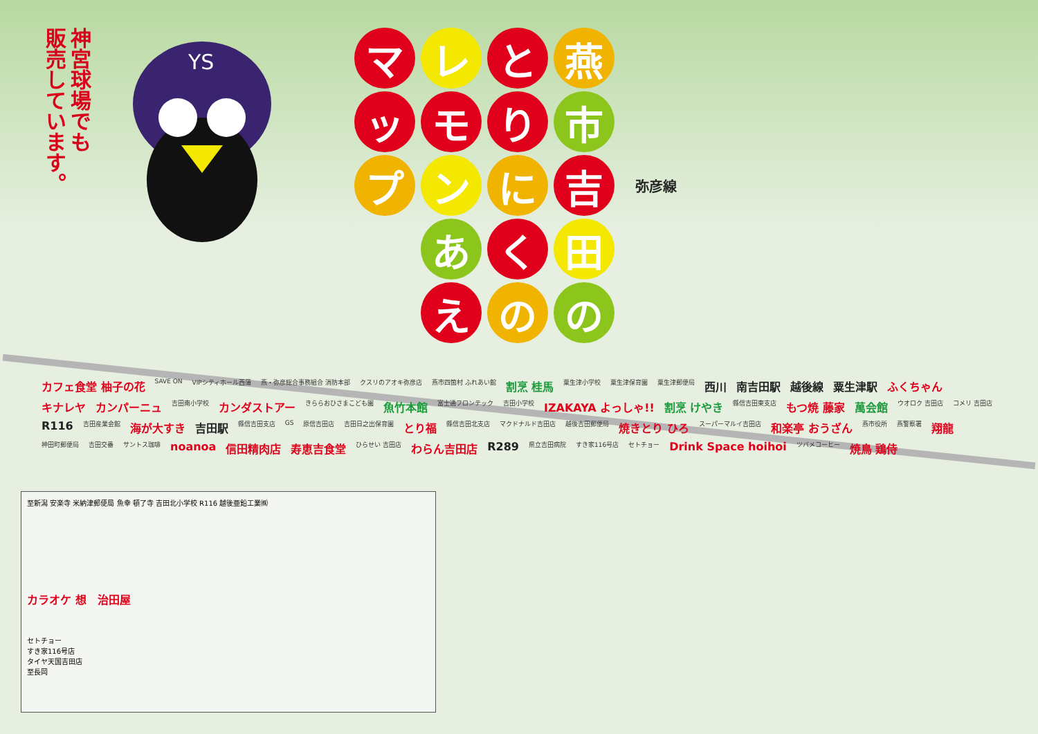神宮球場でも
販売しています。
YS
燕
市
吉
田
の
と
り
に
く
の
レ
モ
ン
あ
え
マ
ッ
プ
弥彦線
カフェ食堂 柚子の花 SAVE ON VIPシティホール西蒲 燕・弥彦総合事務組合 消防本部 クスリのアオキ弥彦店 燕市四箇村 ふれあい館 割烹 桂馬 粟生津小学校 粟生津保育園 粟生津郵便局 西川 南吉田駅 越後線 粟生津駅 ふくちゃん キナレヤ カンパーニュ 吉田南小学校 カンダストアー きららおひさまこども園 魚竹本館 富士通フロンテック 吉田小学校 IZAKAYA よっしゃ!! 割烹 けやき 縣信吉田東支店 もつ焼 藤家 萬会館 ウオロク 吉田店 コメリ 吉田店 R116 吉田産業会館 海が大すき 吉田駅 縣信吉田支店 GS 原信吉田店 吉田日之出保育園 とり福 縣信吉田北支店 マクドナルド吉田店 越後吉田郵便局 焼きとり ひろ スーパーマルイ吉田店 和楽亭 おうざん 燕市役所 燕警察署 翔龍 神田町郵便局 吉田交番 サントス珈琲 noanoa 信田精肉店 寿恵吉食堂 ひらせい 吉田店 わらん吉田店 R289 県立吉田病院 すき家116号店 セトチョー Drink Space hoihoi ツバメコーヒー 焼鳥 鶏侍
至新潟 安楽寺 米納津郵便局 魚幸 頓了寺 吉田北小学校 R116 越後亜鉛工業㈱
カラオケ 想 治田屋
セトチョー
すき家116号店
タイヤ天国吉田店
至長岡